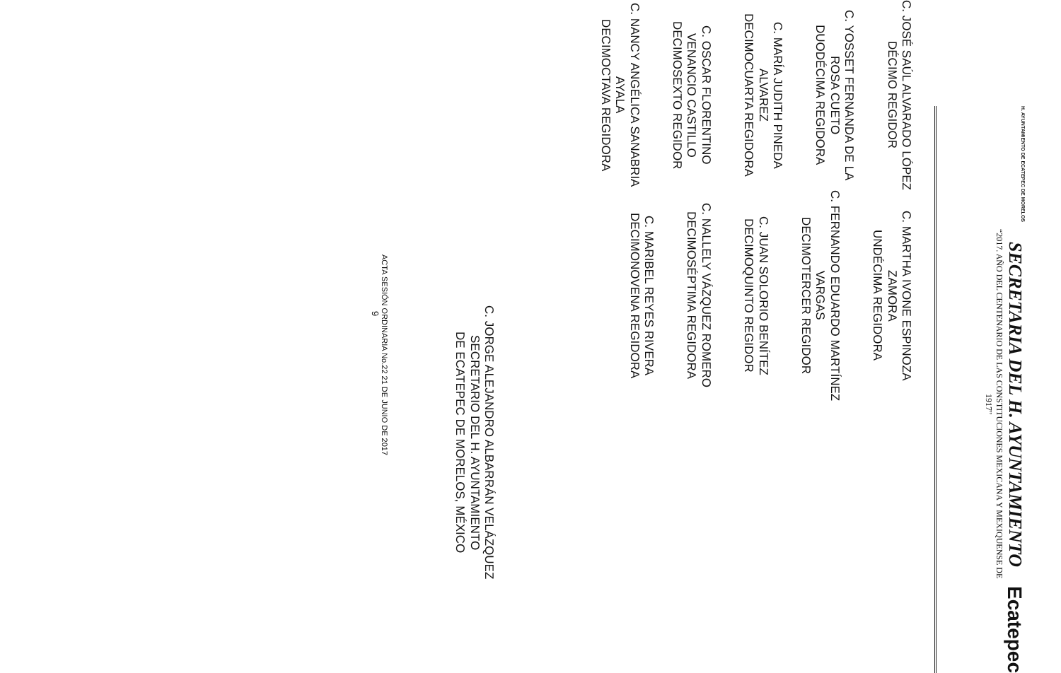H. AYUNTAMIENTO DE ECATEPEC DE MORELOS
SECRETARIA DEL H. AYUNTAMIENTO
“2017. AÑO DEL CENTENARIO DE LAS CONSTITUCIONES MEXICANA Y MEXIQUENSE DE 1917”
Ecatepec
C. JOSÉ SAÚL ALVARADO LÓPEZ
DÉCIMO REGIDOR
C. YOSSET FERNANDA DE LA
ROSA CUETO
DUODÉCIMA REGIDORA
C. MARÍA JUDITH PINEDA
ALVAREZ
DECIMOCUARTA REGIDORA
C. OSCAR FLORENTINO
VENANCIO CASTILLO
DECIMOSEXTO REGIDOR
C. NANCY ANGÉLICA SANABRIA
AYALA
DECIMOCTAVA REGIDORA
C. MARTHA IVONE ESPINOZA
ZAMORA
UNDÉCIMA REGIDORA
C. FERNANDO EDUARDO MARTÍNEZ
VARGAS
DECIMOTERCER REGIDOR
C. JUAN SOLORIO BENÍTEZ
DECIMOQUINTO REGIDOR
C. NALLELY VÁZQUEZ ROMERO
DECIMOSÉPTIMA REGIDORA
C. MARIBEL REYES RIVERA
DECIMONOVENA REGIDORA
C. JORGE ALEJANDRO ALBARRÁN VELÁZQUEZ
SECRETARIO DEL H. AYUNTAMIENTO
DE ECATEPEC DE MORELOS, MÉXICO
ACTA SESIÓN ORDINARIA No.22 21 DE JUNIO DE 2017
9